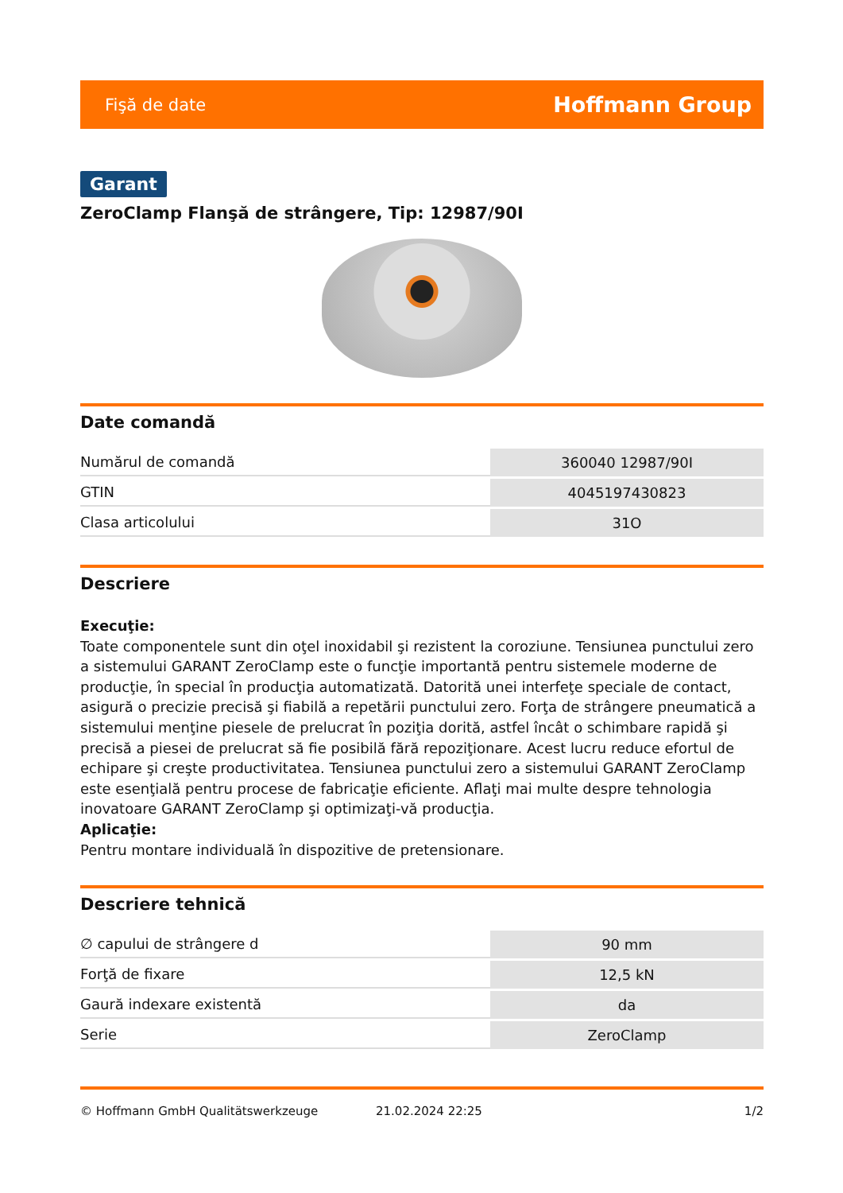Fişă de date Hoffmann Group
Garant
ZeroClamp Flanşă de strângere, Tip: 12987/90I
Date comandă
| Numărul de comandă | 360040 12987/90I |
| GTIN | 4045197430823 |
| Clasa articolului | 31O |
Descriere
Execuţie:
Toate componentele sunt din oţel inoxidabil şi rezistent la coroziune. Tensiunea punctului zero a sistemului GARANT ZeroClamp este o funcţie importantă pentru sistemele moderne de producţie, în special în producţia automatizată. Datorită unei interfeţe speciale de contact, asigură o precizie precisă şi fiabilă a repetării punctului zero. Forţa de strângere pneumatică a sistemului menţine piesele de prelucrat în poziţia dorită, astfel încât o schimbare rapidă şi precisă a piesei de prelucrat să fie posibilă fără repoziţionare. Acest lucru reduce efortul de echipare şi creşte productivitatea. Tensiunea punctului zero a sistemului GARANT ZeroClamp este esenţială pentru procese de fabricaţie eficiente. Aflaţi mai multe despre tehnologia inovatoare GARANT ZeroClamp şi optimizaţi-vă producţia.
Aplicaţie:
Pentru montare individuală în dispozitive de pretensionare.
Descriere tehnică
| ∅ capului de strângere d | 90 mm |
| Forţă de fixare | 12,5 kN |
| Gaură indexare existentă | da |
| Serie | ZeroClamp |
© Hoffmann GmbH Qualitätswerkzeuge 21.02.2024 22:25 1/2